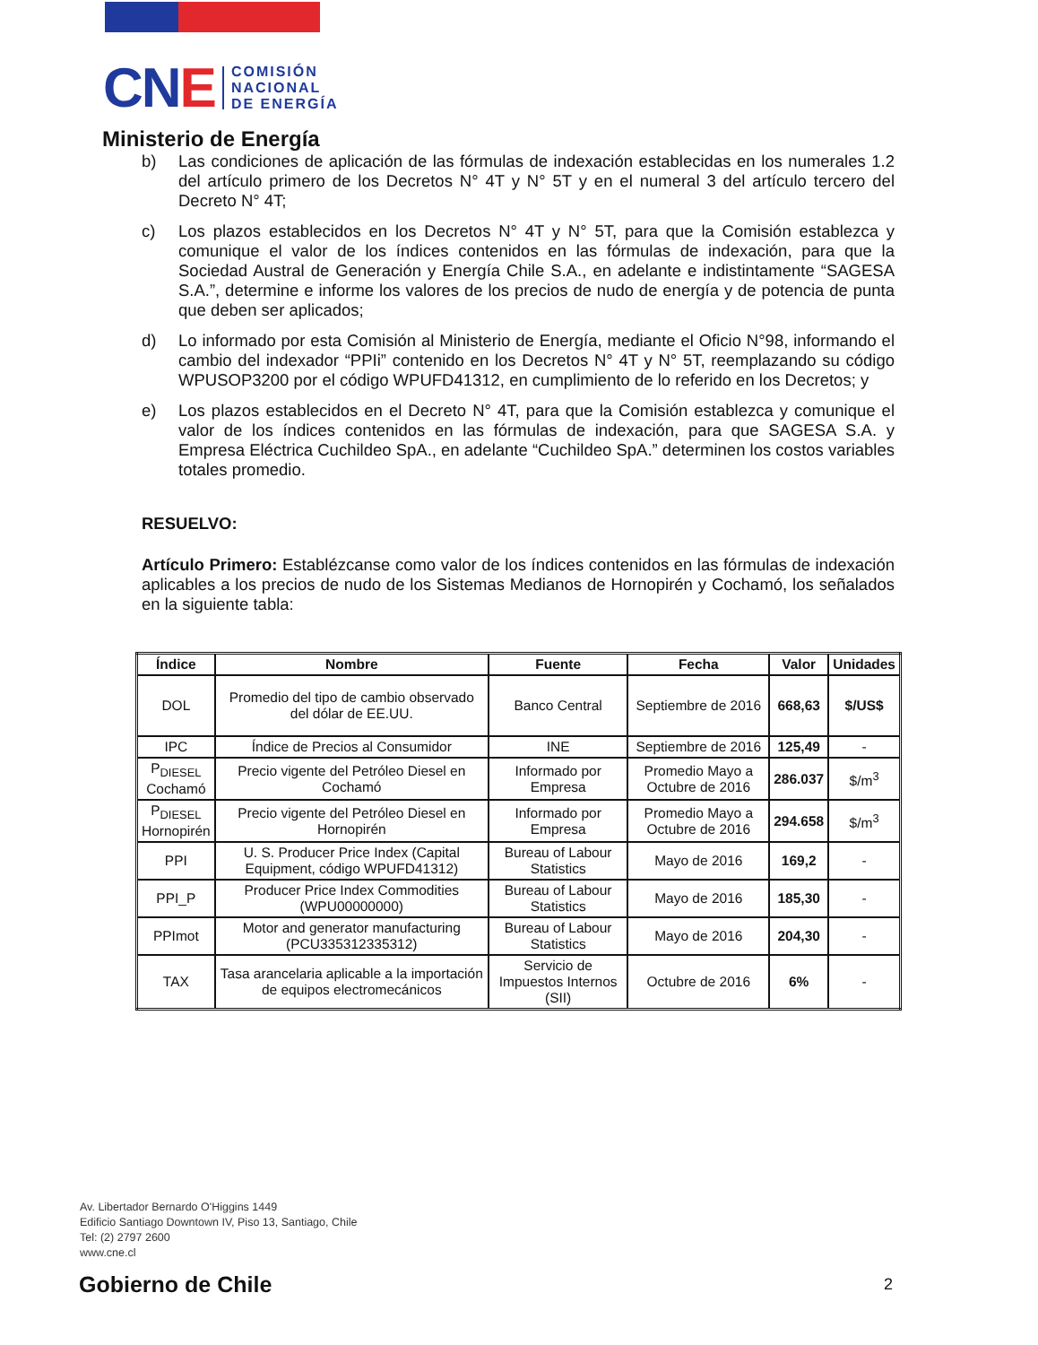CNE
COMISIÓN
NACIONAL
DE ENERGÍA
Ministerio de Energía
b) Las condiciones de aplicación de las fórmulas de indexación establecidas en los numerales 1.2 del artículo primero de los Decretos N° 4T y N° 5T y en el numeral 3 del artículo tercero del Decreto N° 4T;
c) Los plazos establecidos en los Decretos N° 4T y N° 5T, para que la Comisión establezca y comunique el valor de los índices contenidos en las fórmulas de indexación, para que la Sociedad Austral de Generación y Energía Chile S.A., en adelante e indistintamente “SAGESA S.A.”, determine e informe los valores de los precios de nudo de energía y de potencia de punta que deben ser aplicados;
d) Lo informado por esta Comisión al Ministerio de Energía, mediante el Oficio N°98, informando el cambio del indexador “PPIi” contenido en los Decretos N° 4T y N° 5T, reemplazando su código WPUSOP3200 por el código WPUFD41312, en cumplimiento de lo referido en los Decretos; y
e) Los plazos establecidos en el Decreto N° 4T, para que la Comisión establezca y comunique el valor de los índices contenidos en las fórmulas de indexación, para que SAGESA S.A. y Empresa Eléctrica Cuchildeo SpA., en adelante “Cuchildeo SpA.” determinen los costos variables totales promedio.
RESUELVO:
Artículo Primero: Establézcanse como valor de los índices contenidos en las fórmulas de indexación aplicables a los precios de nudo de los Sistemas Medianos de Hornopirén y Cochamó, los señalados en la siguiente tabla:
| Índice | Nombre | Fuente | Fecha | Valor | Unidades |
| --- | --- | --- | --- | --- | --- |
| DOL | Promedio del tipo de cambio observado del dólar de EE.UU. | Banco Central | Septiembre de 2016 | 668,63 | $/US$ |
| IPC | Índice de Precios al Consumidor | INE | Septiembre de 2016 | 125,49 | - |
| P<sub>DIESEL</sub> Cochamó | Precio vigente del Petróleo Diesel en Cochamó | Informado por Empresa | Promedio Mayo a Octubre de 2016 | 286.037 | $/m<sup>3</sup> |
| P<sub>DIESEL</sub> Hornopirén | Precio vigente del Petróleo Diesel en Hornopirén | Informado por Empresa | Promedio Mayo a Octubre de 2016 | 294.658 | $/m<sup>3</sup> |
| PPI | U. S. Producer Price Index (Capital Equipment, código WPUFD41312) | Bureau of Labour Statistics | Mayo de 2016 | 169,2 | - |
| PPI_P | Producer Price Index Commodities (WPU00000000) | Bureau of Labour Statistics | Mayo de 2016 | 185,30 | - |
| PPImot | Motor and generator manufacturing (PCU335312335312) | Bureau of Labour Statistics | Mayo de 2016 | 204,30 | - |
| TAX | Tasa arancelaria aplicable a la importación de equipos electromecánicos | Servicio de Impuestos Internos (SII) | Octubre de 2016 | 6% | - |
Av. Libertador Bernardo O'Higgins 1449
Edificio Santiago Downtown IV, Piso 13, Santiago, Chile
Tel: (2) 2797 2600
www.cne.cl
Gobierno de Chile 2